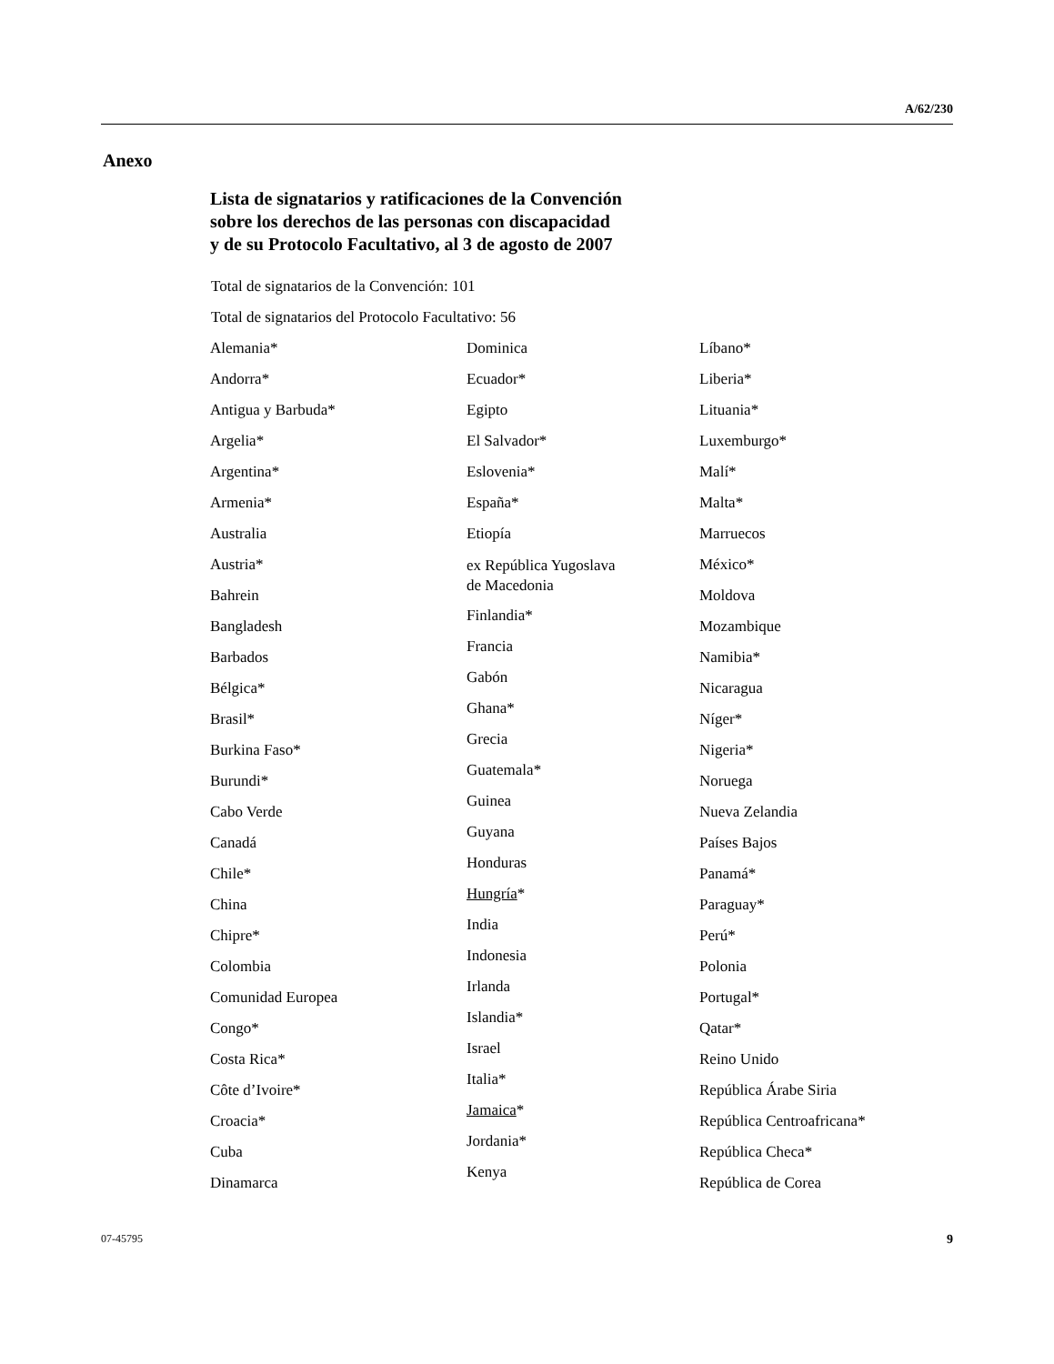A/62/230
Anexo
Lista de signatarios y ratificaciones de la Convención
sobre los derechos de las personas con discapacidad
y de su Protocolo Facultativo, al 3 de agosto de 2007
Total de signatarios de la Convención: 101
Total de signatarios del Protocolo Facultativo: 56
Alemania*
Andorra*
Antigua y Barbuda*
Argelia*
Argentina*
Armenia*
Australia
Austria*
Bahrein
Bangladesh
Barbados
Bélgica*
Brasil*
Burkina Faso*
Burundi*
Cabo Verde
Canadá
Chile*
China
Chipre*
Colombia
Comunidad Europea
Congo*
Costa Rica*
Côte d’Ivoire*
Croacia*
Cuba
Dinamarca
Dominica
Ecuador*
Egipto
El Salvador*
Eslovenia*
España*
Etiopía
ex República Yugoslava
de Macedonia
Finlandia*
Francia
Gabón
Ghana*
Grecia
Guatemala*
Guinea
Guyana
Honduras
Hungría*
India
Indonesia
Irlanda
Islandia*
Israel
Italia*
Jamaica*
Jordania*
Kenya
Líbano*
Liberia*
Lituania*
Luxemburgo*
Malí*
Malta*
Marruecos
México*
Moldova
Mozambique
Namibia*
Nicaragua
Níger*
Nigeria*
Noruega
Nueva Zelandia
Países Bajos
Panamá*
Paraguay*
Perú*
Polonia
Portugal*
Qatar*
Reino Unido
República Árabe Siria
República Centroafricana*
República Checa*
República de Corea
07-45795 9